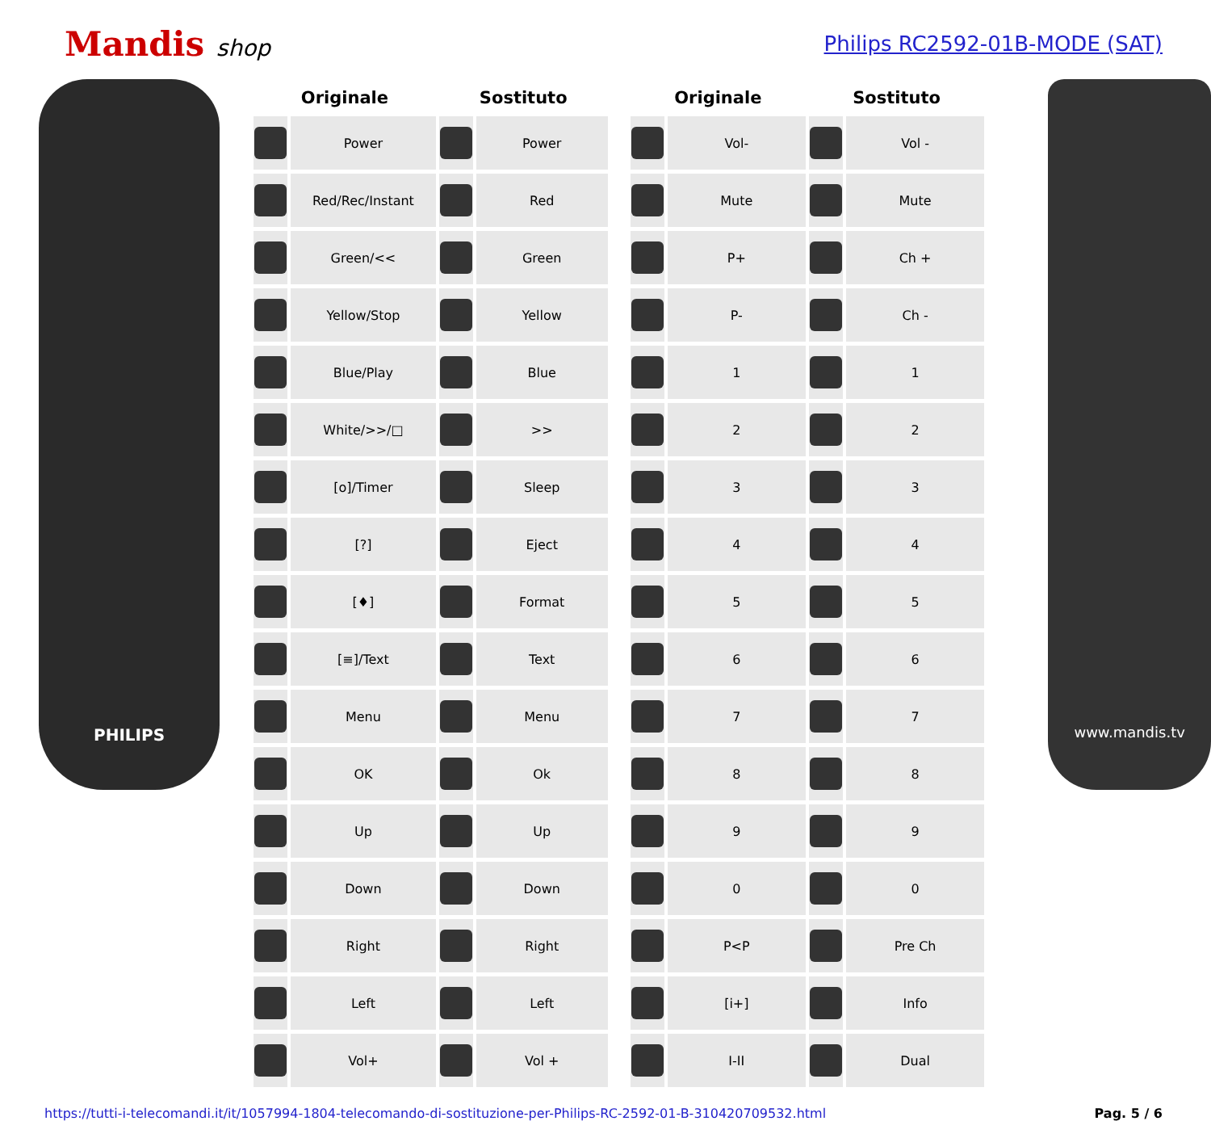Mandis shop Philips RC2592-01B-MODE (SAT)
PHILIPS
| Originale | | Sostituto | |
| --- | --- | --- | --- |
| | Power | | Power |
| | Red/Rec/Instant | | Red |
| | Green/<< | | Green |
| | Yellow/Stop | | Yellow |
| | Blue/Play | | Blue |
| | White/>>/□ | | >> |
| | [o]/Timer | | Sleep |
| | [?] | | Eject |
| | [♦] | | Format |
| | [≡]/Text | | Text |
| | Menu | | Menu |
| | OK | | Ok |
| | Up | | Up |
| | Down | | Down |
| | Right | | Right |
| | Left | | Left |
| | Vol+ | | Vol + |
| Originale | | Sostituto | |
| --- | --- | --- | --- |
| | Vol- | | Vol - |
| | Mute | | Mute |
| | P+ | | Ch + |
| | P- | | Ch - |
| | 1 | | 1 |
| | 2 | | 2 |
| | 3 | | 3 |
| | 4 | | 4 |
| | 5 | | 5 |
| | 6 | | 6 |
| | 7 | | 7 |
| | 8 | | 8 |
| | 9 | | 9 |
| | 0 | | 0 |
| | P<P | | Pre Ch |
| | [i+] | | Info |
| | I-II | | Dual |
www.mandis.tv
https://tutti-i-telecomandi.it/it/1057994-1804-telecomando-di-sostituzione-per-Philips-RC-2592-01-B-310420709532.html Pag. 5 / 6